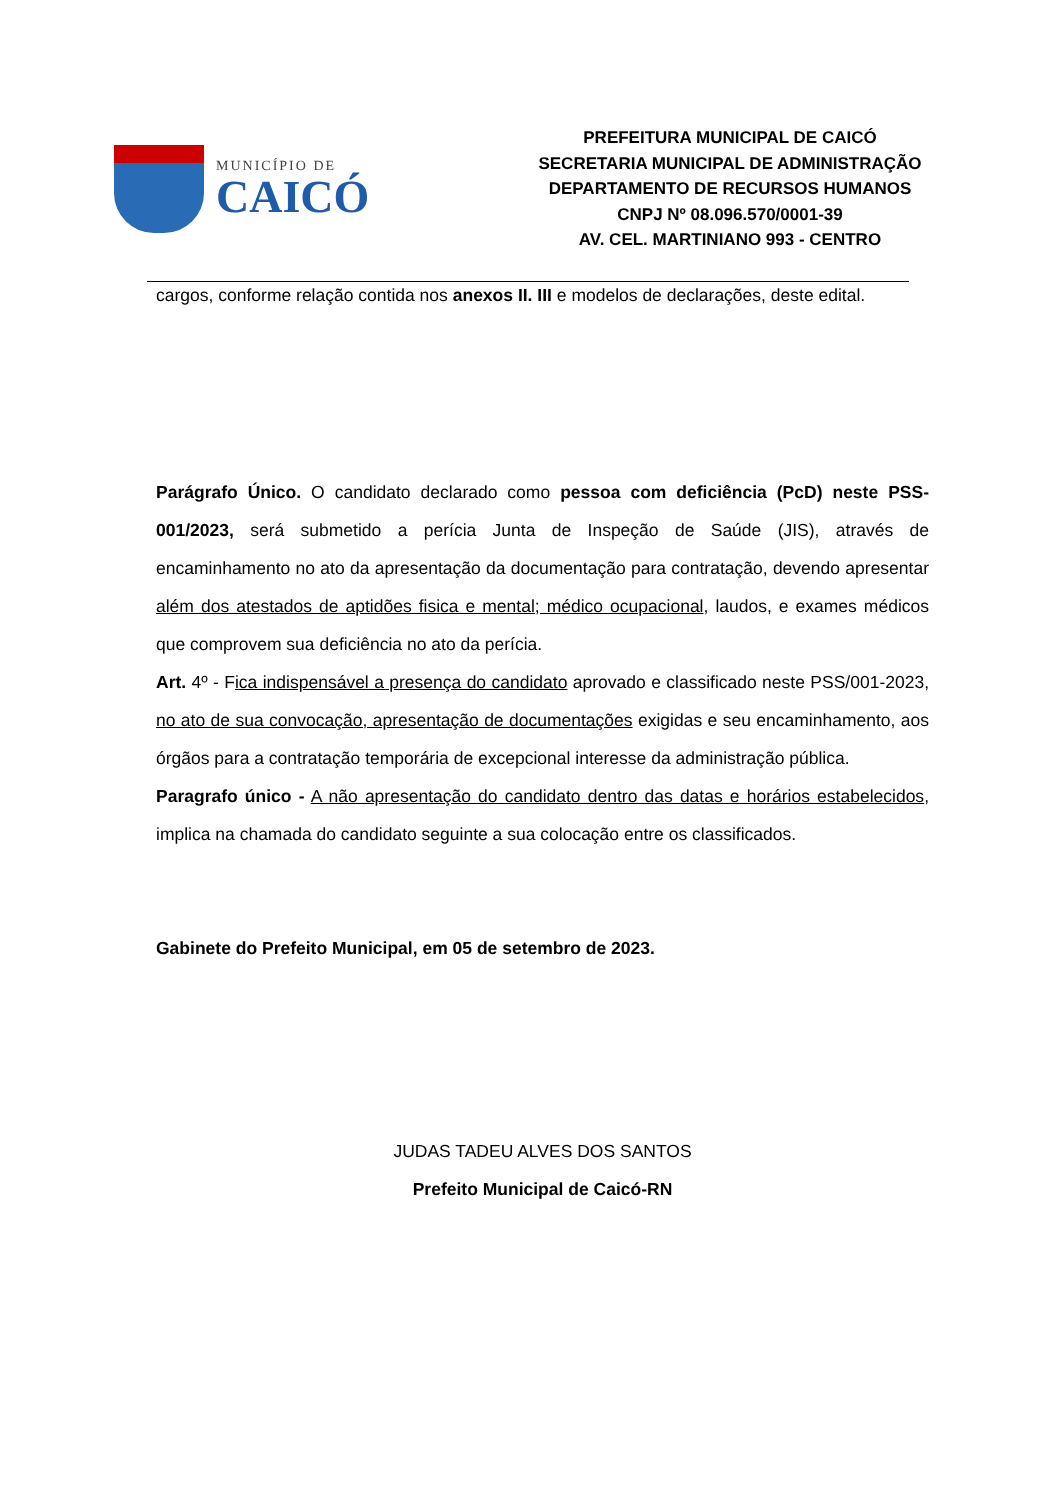MUNICÍPIO DE
CAICÓ
PREFEITURA MUNICIPAL DE CAICÓ
SECRETARIA MUNICIPAL DE ADMINISTRAÇÃO
DEPARTAMENTO DE RECURSOS HUMANOS
CNPJ Nº 08.096.570/0001-39
AV. CEL. MARTINIANO 993 - CENTRO
cargos, conforme relação contida nos anexos II. III e modelos de declarações, deste edital.
Parágrafo Único. O candidato declarado como pessoa com deficiência (PcD) neste PSS-001/2023, será submetido a perícia Junta de Inspeção de Saúde (JIS), através de encaminhamento no ato da apresentação da documentação para contratação, devendo apresentar além dos atestados de aptidões fisica e mental; médico ocupacional, laudos, e exames médicos que comprovem sua deficiência no ato da perícia.
Art. 4º - Fica indispensável a presença do candidato aprovado e classificado neste PSS/001-2023, no ato de sua convocação, apresentação de documentações exigidas e seu encaminhamento, aos órgãos para a contratação temporária de excepcional interesse da administração pública.
Paragrafo único - A não apresentação do candidato dentro das datas e horários estabelecidos, implica na chamada do candidato seguinte a sua colocação entre os classificados.
Gabinete do Prefeito Municipal, em 05 de setembro de 2023.
JUDAS TADEU ALVES DOS SANTOS
Prefeito Municipal de Caicó-RN